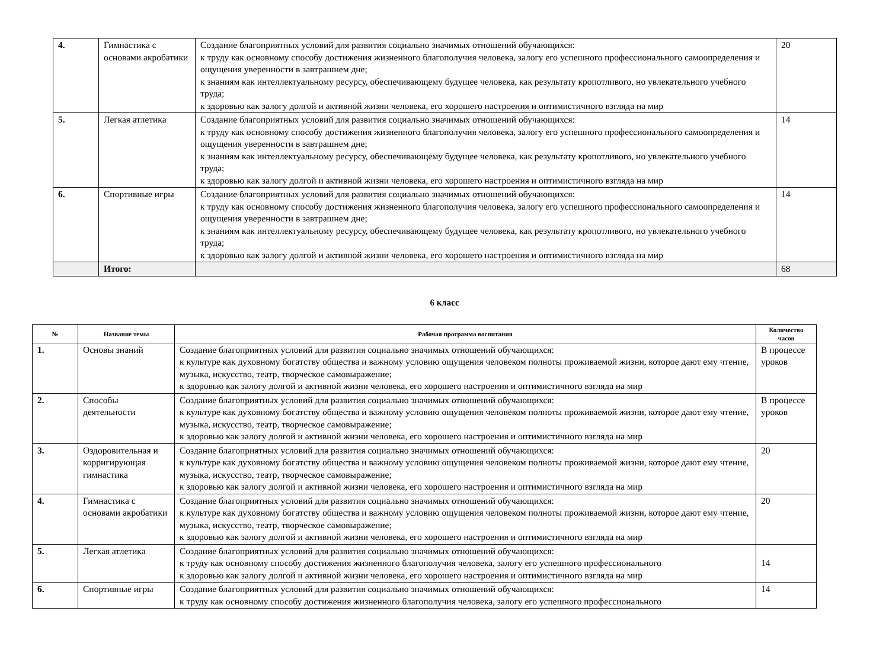| 4. | Гимнастика с основами акробатики | Создание благоприятных условий для развития социально значимых отношений обучающихся: к труду как основному способу достижения жизненного благополучия человека, залогу его успешного профессионального самоопределения и ощущения уверенности в завтрашнем дне; к знаниям как интеллектуальному ресурсу, обеспечивающему будущее человека, как результату кропотливого, но увлекательного учебного труда; к здоровью как залогу долгой и активной жизни человека, его хорошего настроения и оптимистичного взгляда на мир | 20 |
| 5. | Легкая атлетика | Создание благоприятных условий для развития социально значимых отношений обучающихся: к труду как основному способу достижения жизненного благополучия человека, залогу его успешного профессионального самоопределения и ощущения уверенности в завтрашнем дне; к знаниям как интеллектуальному ресурсу, обеспечивающему будущее человека, как результату кропотливого, но увлекательного учебного труда; к здоровью как залогу долгой и активной жизни человека, его хорошего настроения и оптимистичного взгляда на мир | 14 |
| 6. | Спортивные игры | Создание благоприятных условий для развития социально значимых отношений обучающихся: к труду как основному способу достижения жизненного благополучия человека, залогу его успешного профессионального самоопределения и ощущения уверенности в завтрашнем дне; к знаниям как интеллектуальному ресурсу, обеспечивающему будущее человека, как результату кропотливого, но увлекательного учебного труда; к здоровью как залогу долгой и активной жизни человека, его хорошего настроения и оптимистичного взгляда на мир | 14 |
| | Итого: | | 68 |
6 класс
| № | Название темы | Рабочая программа воспитания | Количество часов |
| --- | --- | --- | --- |
| 1. | Основы знаний | Создание благоприятных условий для развития социально значимых отношений обучающихся: к культуре как духовному богатству общества и важному условию ощущения человеком полноты проживаемой жизни, которое дают ему чтение, музыка, искусство, театр, творческое самовыражение; к здоровью как залогу долгой и активной жизни человека, его хорошего настроения и оптимистичного взгляда на мир | В процессе уроков |
| 2. | Способы деятельности | Создание благоприятных условий для развития социально значимых отношений обучающихся: к культуре как духовному богатству общества и важному условию ощущения человеком полноты проживаемой жизни, которое дают ему чтение, музыка, искусство, театр, творческое самовыражение; к здоровью как залогу долгой и активной жизни человека, его хорошего настроения и оптимистичного взгляда на мир | В процессе уроков |
| 3. | Оздоровительная и корригирующая гимнастика | Создание благоприятных условий для развития социально значимых отношений обучающихся: к культуре как духовному богатству общества и важному условию ощущения человеком полноты проживаемой жизни, которое дают ему чтение, музыка, искусство, театр, творческое самовыражение; к здоровью как залогу долгой и активной жизни человека, его хорошего настроения и оптимистичного взгляда на мир | 20 |
| 4. | Гимнастика с основами акробатики | Создание благоприятных условий для развития социально значимых отношений обучающихся: к культуре как духовному богатству общества и важному условию ощущения человеком полноты проживаемой жизни, которое дают ему чтение, музыка, искусство, театр, творческое самовыражение; к здоровью как залогу долгой и активной жизни человека, его хорошего настроения и оптимистичного взгляда на мир | 20 |
| 5. | Легкая атлетика | Создание благоприятных условий для развития социально значимых отношений обучающихся: к труду как основному способу достижения жизненного благополучия человека, залогу его успешного профессионального к здоровью как залогу долгой и активной жизни человека, его хорошего настроения и оптимистичного взгляда на мир | 14 |
| 6. | Спортивные игры | Создание благоприятных условий для развития социально значимых отношений обучающихся: к труду как основному способу достижения жизненного благополучия человека, залогу его успешного профессионального | 14 |